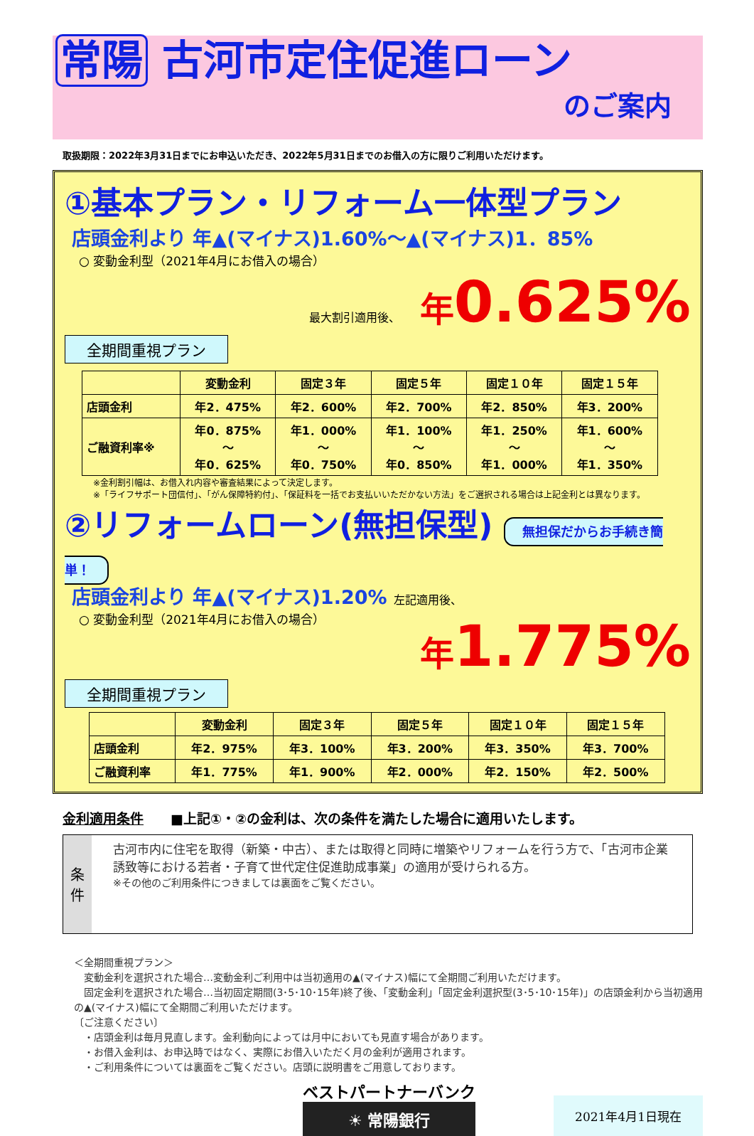常陽 古河市定住促進ローン
のご案内
取扱期限：2022年3月31日までにお申込いただき、2022年5月31日までのお借入の方に限りご利用いただけます。
①基本プラン・リフォーム一体型プラン
店頭金利より 年▲(マイナス)1.60%～▲(マイナス)1．85%
○ 変動金利型（2021年4月にお借入の場合）
最大割引適用後、 年0.625%
全期間重視プラン
| | 変動金利 | 固定３年 | 固定５年 | 固定１０年 | 固定１５年 |
| --- | --- | --- | --- | --- | --- |
| 店頭金利 | 年2．475% | 年2．600% | 年2．700% | 年2．850% | 年3．200% |
| ご融資利率※ | 年0．875% ～ 年0．625% | 年1．000% ～ 年0．750% | 年1．100% ～ 年0．850% | 年1．250% ～ 年1．000% | 年1．600% ～ 年1．350% |
※金利割引幅は、お借入れ内容や審査結果によって決定します。
※「ライフサポート団信付」、「がん保障特約付」、「保証料を一括でお支払いいただかない方法」をご選択される場合は上記金利とは異なります。
②リフォームローン(無担保型) 無担保だからお手続き簡単！
店頭金利より 年▲(マイナス)1.20% 左記適用後、
○ 変動金利型（2021年4月にお借入の場合）
年1.775%
全期間重視プラン
| | 変動金利 | 固定３年 | 固定５年 | 固定１０年 | 固定１５年 |
| --- | --- | --- | --- | --- | --- |
| 店頭金利 | 年2．975% | 年3．100% | 年3．200% | 年3．350% | 年3．700% |
| ご融資利率 | 年1．775% | 年1．900% | 年2．000% | 年2．150% | 年2．500% |
金利適用条件　　■上記①・②の金利は、次の条件を満たした場合に適用いたします。
条件
古河市内に住宅を取得（新築・中古）、または取得と同時に増築やリフォームを行う方で、「古河市企業誘致等における若者・子育て世代定住促進助成事業」の適用が受けられる方。
※その他のご利用条件につきましては裏面をご覧ください。
＜全期間重視プラン＞
　変動金利を選択された場合…変動金利ご利用中は当初適用の▲(マイナス)幅にて全期間ご利用いただけます。
　固定金利を選択された場合…当初固定期間(3･5･10･15年)終了後、「変動金利」「固定金利選択型(3･5･10･15年)」の店頭金利から当初適用の▲(マイナス)幅にて全期間ご利用いただけます。
〔ご注意ください〕
　・店頭金利は毎月見直します。金利動向によっては月中においても見直す場合があります。
　・お借入金利は、お申込時ではなく、実際にお借入いただく月の金利が適用されます。
　・ご利用条件については裏面をご覧ください。店頭に説明書をご用意しております。
ベストパートナーバンク
☀ 常陽銀行
2021年4月1日現在